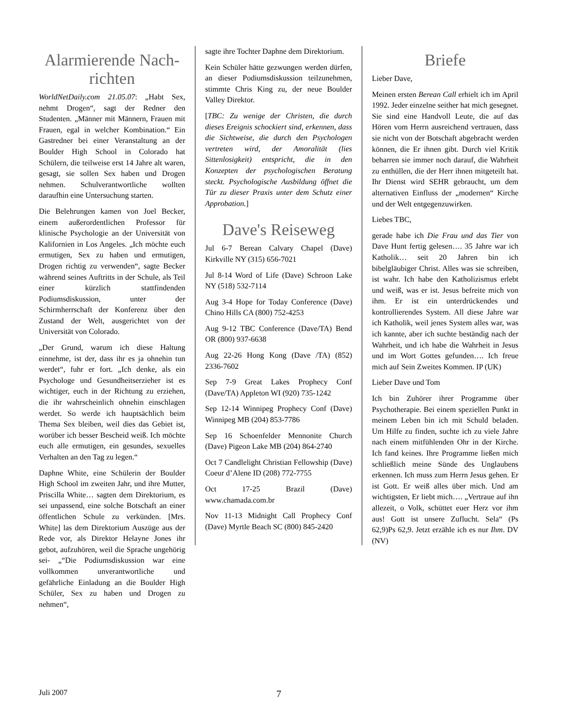Alarmierende Nach-richten
WorldNetDaily.com 21.05.07: „Habt Sex, nehmt Drogen“, sagt der Redner den Studenten. „Männer mit Männern, Frauen mit Frauen, egal in welcher Kombination.“ Ein Gastredner bei einer Veranstaltung an der Boulder High School in Colorado hat Schülern, die teilweise erst 14 Jahre alt waren, gesagt, sie sollen Sex haben und Drogen nehmen. Schulverantwortliche wollten daraufhin eine Untersuchung starten.
Die Belehrungen kamen von Joel Becker, einem außerordentlichen Professor für klinische Psychologie an der Universität von Kalifornien in Los Angeles. „Ich möchte euch ermutigen, Sex zu haben und ermutigen, Drogen richtig zu verwenden“, sagte Becker während seines Auftritts in der Schule, als Teil einer kürzlich stattfindenden Podiumsdiskussion, unter der Schirmherrschaft der Konferenz über den Zustand der Welt, ausgerichtet von der Universität von Colorado.
„Der Grund, warum ich diese Haltung einnehme, ist der, dass ihr es ja ohnehin tun werdet“, fuhr er fort. „Ich denke, als ein Psychologe und Gesundheitserzieher ist es wichtiger, euch in der Richtung zu erziehen, die ihr wahrscheinlich ohnehin einschlagen werdet. So werde ich hauptsächlich beim Thema Sex bleiben, weil dies das Gebiet ist, worüber ich besser Bescheid weiß. Ich möchte euch alle ermutigen, ein gesundes, sexuelles Verhalten an den Tag zu legen.“
Daphne White, eine Schülerin der Boulder High School im zweiten Jahr, und ihre Mutter, Priscilla White… sagten dem Direktorium, es sei unpassend, eine solche Botschaft an einer öffentlichen Schule zu verkünden. [Mrs. White] las dem Direktorium Auszüge aus der Rede vor, als Direktor Helayne Jones ihr gebot, aufzuhören, weil die Sprache ungehörig sei- „“Die Podiumsdiskussion war eine vollkommen unverantwortliche und gefährliche Einladung an die Boulder High Schüler, Sex zu haben und Drogen zu nehmen“,
sagte ihre Tochter Daphne dem Direktorium.
Kein Schüler hätte gezwungen werden dürfen, an dieser Podiumsdiskussion teilzunehmen, stimmte Chris King zu, der neue Boulder Valley Direktor.
[TBC: Zu wenige der Christen, die durch dieses Ereignis schockiert sind, erkennen, dass die Sichtweise, die durch den Psychologen vertreten wird, der Amoralität (lies Sittenlosigkeit) entspricht, die in den Konzepten der psychologischen Beratung steckt. Psychologische Ausbildung öffnet die Tür zu dieser Praxis unter dem Schutz einer Approbation.]
Dave's Reiseweg
Jul 6-7 Berean Calvary Chapel (Dave) Kirkville NY (315) 656-7021
Jul 8-14 Word of Life (Dave) Schroon Lake NY (518) 532-7114
Aug 3-4 Hope for Today Conference (Dave) Chino Hills CA (800) 752-4253
Aug 9-12 TBC Conference (Dave/TA) Bend OR (800) 937-6638
Aug 22-26 Hong Kong (Dave /TA) (852) 2336-7602
Sep 7-9 Great Lakes Prophecy Conf (Dave/TA) Appleton WI (920) 735-1242
Sep 12-14 Winnipeg Prophecy Conf (Dave) Winnipeg MB (204) 853-7786
Sep 16 Schoenfelder Mennonite Church (Dave) Pigeon Lake MB (204) 864-2740
Oct 7 Candlelight Christian Fellowship (Dave) Coeur d’Alene ID (208) 772-7755
Oct 17-25 Brazil (Dave) www.chamada.com.br
Nov 11-13 Midnight Call Prophecy Conf (Dave) Myrtle Beach SC (800) 845-2420
Briefe
Lieber Dave,
Meinen ersten Berean Call erhielt ich im April 1992. Jeder einzelne seither hat mich gesegnet. Sie sind eine Handvoll Leute, die auf das Hören vom Herrn ausreichend vertrauen, dass sie nicht von der Botschaft abgebracht werden können, die Er ihnen gibt. Durch viel Kritik beharren sie immer noch darauf, die Wahrheit zu enthüllen, die der Herr ihnen mitgeteilt hat. Ihr Dienst wird SEHR gebraucht, um dem alternativen Einfluss der „modernen“ Kirche und der Welt entgegenzuwirken.
Liebes TBC,
gerade habe ich Die Frau und das Tier von Dave Hunt fertig gelesen…. 35 Jahre war ich Katholik… seit 20 Jahren bin ich bibelgläubiger Christ. Alles was sie schreiben, ist wahr. Ich habe den Katholizismus erlebt und weiß, was er ist. Jesus befreite mich von ihm. Er ist ein unterdrückendes und kontrollierendes System. All diese Jahre war ich Katholik, weil jenes System alles war, was ich kannte, aber ich suchte beständig nach der Wahrheit, und ich habe die Wahrheit in Jesus und im Wort Gottes gefunden…. Ich freue mich auf Sein Zweites Kommen. IP (UK)
Lieber Dave und Tom
Ich bin Zuhörer ihrer Programme über Psychotherapie. Bei einem speziellen Punkt in meinem Leben bin ich mit Schuld beladen. Um Hilfe zu finden, suchte ich zu viele Jahre nach einem mitfühlenden Ohr in der Kirche. Ich fand keines. Ihre Programme ließen mich schließlich meine Sünde des Unglaubens erkennen. Ich muss zum Herrn Jesus gehen. Er ist Gott. Er weiß alles über mich. Und am wichtigsten, Er liebt mich…. „Vertraue auf ihn allezeit, o Volk, schüttet euer Herz vor ihm aus! Gott ist unsere Zuflucht. Sela“ (Ps 62,9)Ps 62,9. Jetzt erzähle ich es nur Ihm. DV (NV)
Juli 2007 7